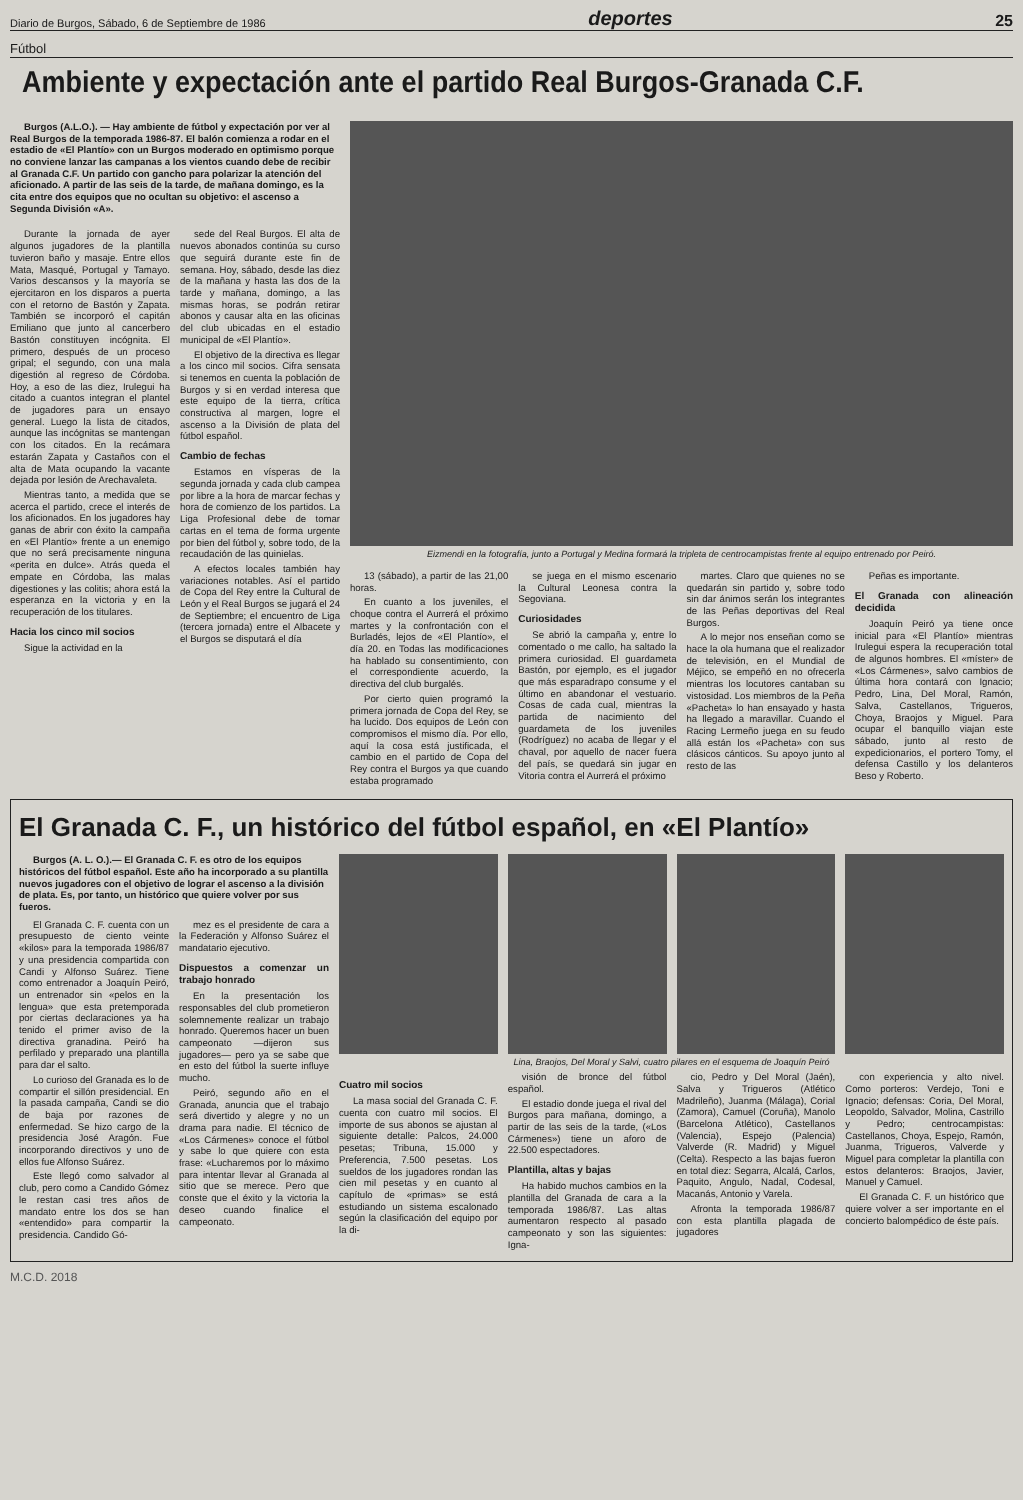Diario de Burgos, Sábado, 6 de Septiembre de 1986 deportes 25
Fútbol
Ambiente y expectación ante el partido Real Burgos-Granada C.F.
Burgos (A.L.O.). — Hay ambiente de fútbol y expectación por ver al Real Burgos de la temporada 1986-87. El balón comienza a rodar en el estadio de «El Plantío» con un Burgos moderado en optimismo porque no conviene lanzar las campanas a los vientos cuando debe de recibir al Granada C.F. Un partido con gancho para polarizar la atención del aficionado. A partir de las seis de la tarde, de mañana domingo, es la cita entre dos equipos que no ocultan su objetivo: el ascenso a Segunda División «A».
Durante la jornada de ayer algunos jugadores de la plantilla tuvieron baño y masaje. Entre ellos Mata, Masqué, Portugal y Tamayo. Varios descansos y la mayoría se ejercitaron en los disparos a puerta con el retorno de Bastón y Zapata. También se incorporó el capitán Emiliano que junto al cancerbero Bastón constituyen incógnita. El primero, después de un proceso gripal; el segundo, con una mala digestión al regreso de Córdoba. Hoy, a eso de las diez, Irulegui ha citado a cuantos integran el plantel de jugadores para un ensayo general. Luego la lista de citados, aunque las incógnitas se mantengan con los citados. En la recámara estarán Zapata y Castaños con el alta de Mata ocupando la vacante dejada por lesión de Arechavaleta.
Mientras tanto, a medida que se acerca el partido, crece el interés de los aficionados. En los jugadores hay ganas de abrir con éxito la campaña en «El Plantío» frente a un enemigo que no será precisamente ninguna «perita en dulce». Atrás queda el empate en Córdoba, las malas digestiones y las colitis; ahora está la esperanza en la victoria y en la recuperación de los titulares.
Hacia los cinco mil socios
Sigue la actividad en la
sede del Real Burgos. El alta de nuevos abonados continúa su curso que seguirá durante este fin de semana. Hoy, sábado, desde las diez de la mañana y hasta las dos de la tarde y mañana, domingo, a las mismas horas, se podrán retirar abonos y causar alta en las oficinas del club ubicadas en el estadio municipal de «El Plantío».
El objetivo de la directiva es llegar a los cinco mil socios. Cifra sensata si tenemos en cuenta la población de Burgos y si en verdad interesa que este equipo de la tierra, crítica constructiva al margen, logre el ascenso a la División de plata del fútbol español.
Cambio de fechas
Estamos en vísperas de la segunda jornada y cada club campea por libre a la hora de marcar fechas y hora de comienzo de los partidos. La Liga Profesional debe de tomar cartas en el tema de forma urgente por bien del fútbol y, sobre todo, de la recaudación de las quinielas.
A efectos locales también hay variaciones notables. Así el partido de Copa del Rey entre la Cultural de León y el Real Burgos se jugará el 24 de Septiembre; el encuentro de Liga (tercera jornada) entre el Albacete y el Burgos se disputará el día
Eizmendi en la fotografía, junto a Portugal y Medina formará la tripleta de centrocampistas frente al equipo entrenado por Peiró.
13 (sábado), a partir de las 21,00 horas.
En cuanto a los juveniles, el choque contra el Aurrerá el próximo martes y la confrontación con el Burladés, lejos de «El Plantío», el día 20. en Todas las modificaciones ha hablado su consentimiento, con el correspondiente acuerdo, la directiva del club burgalés.
Por cierto quien programó la primera jornada de Copa del Rey, se ha lucido. Dos equipos de León con compromisos el mismo día. Por ello, aquí la cosa está justificada, el cambio en el partido de Copa del Rey contra el Burgos ya que cuando estaba programado
se juega en el mismo escenario la Cultural Leonesa contra la Segoviana.
Curiosidades
Se abrió la campaña y, entre lo comentado o me callo, ha saltado la primera curiosidad. El guardameta Bastón, por ejemplo, es el jugador que más esparadrapo consume y el último en abandonar el vestuario. Cosas de cada cual, mientras la partida de nacimiento del guardameta de los juveniles (Rodríguez) no acaba de llegar y el chaval, por aquello de nacer fuera del país, se quedará sin jugar en Vitoria contra el Aurrerá el próximo
martes. Claro que quienes no se quedarán sin partido y, sobre todo sin dar ánimos serán los integrantes de las Peñas deportivas del Real Burgos.
A lo mejor nos enseñan como se hace la ola humana que el realizador de televisión, en el Mundial de Méjico, se empeñó en no ofrecerla mientras los locutores cantaban su vistosidad. Los miembros de la Peña «Pacheta» lo han ensayado y hasta ha llegado a maravillar. Cuando el Racing Lermeño juega en su feudo allá están los «Pacheta» con sus clásicos cánticos. Su apoyo junto al resto de las
Peñas es importante.
El Granada con alineación decidida
Joaquín Peiró ya tiene once inicial para «El Plantío» mientras Irulegui espera la recuperación total de algunos hombres. El «míster» de «Los Cármenes», salvo cambios de última hora contará con Ignacio; Pedro, Lina, Del Moral, Ramón, Salva, Castellanos, Trigueros, Choya, Braojos y Miguel. Para ocupar el banquillo viajan este sábado, junto al resto de expedicionarios, el portero Tomy, el defensa Castillo y los delanteros Beso y Roberto.
El Granada C. F., un histórico del fútbol español, en «El Plantío»
Burgos (A. L. O.).— El Granada C. F. es otro de los equipos históricos del fútbol español. Este año ha incorporado a su plantilla nuevos jugadores con el objetivo de lograr el ascenso a la división de plata. Es, por tanto, un histórico que quiere volver por sus fueros.
El Granada C. F. cuenta con un presupuesto de ciento veinte «kilos» para la temporada 1986/87 y una presidencia compartida con Candi y Alfonso Suárez. Tiene como entrenador a Joaquín Peiró, un entrenador sin «pelos en la lengua» que esta pretemporada por ciertas declaraciones ya ha tenido el primer aviso de la directiva granadina. Peiró ha perfilado y preparado una plantilla para dar el salto.
Lo curioso del Granada es lo de compartir el sillón presidencial. En la pasada campaña, Candi se dio de baja por razones de enfermedad. Se hizo cargo de la presidencia José Aragón. Fue incorporando directivos y uno de ellos fue Alfonso Suárez.
Este llegó como salvador al club, pero como a Candido Gómez le restan casi tres años de mandato entre los dos se han «entendido» para compartir la presidencia. Candido Gó-
mez es el presidente de cara a la Federación y Alfonso Suárez el mandatario ejecutivo.
Dispuestos a comenzar un trabajo honrado
En la presentación los responsables del club prometieron solemnemente realizar un trabajo honrado. Queremos hacer un buen campeonato —dijeron sus jugadores— pero ya se sabe que en esto del fútbol la suerte influye mucho.
Peiró, segundo año en el Granada, anuncia que el trabajo será divertido y alegre y no un drama para nadie. El técnico de «Los Cármenes» conoce el fútbol y sabe lo que quiere con esta frase: «Lucharemos por lo máximo para intentar llevar al Granada al sitio que se merece. Pero que conste que el éxito y la victoria la deseo cuando finalice el campeonato.
Lina, Braojos, Del Moral y Salvi, cuatro pilares en el esquema de Joaquín Peiró
Cuatro mil socios
La masa social del Granada C. F. cuenta con cuatro mil socios. El importe de sus abonos se ajustan al siguiente detalle: Palcos, 24.000 pesetas; Tribuna, 15.000 y Preferencia, 7.500 pesetas. Los sueldos de los jugadores rondan las cien mil pesetas y en cuanto al capítulo de «primas» se está estudiando un sistema escalonado según la clasificación del equipo por la di-
visión de bronce del fútbol español.
El estadio donde juega el rival del Burgos para mañana, domingo, a partir de las seis de la tarde, («Los Cármenes») tiene un aforo de 22.500 espectadores.
Plantilla, altas y bajas
Ha habido muchos cambios en la plantilla del Granada de cara a la temporada 1986/87. Las altas aumentaron respecto al pasado campeonato y son las siguientes: Igna-
cio, Pedro y Del Moral (Jaén), Salva y Trigueros (Atlético Madrileño), Juanma (Málaga), Corial (Zamora), Camuel (Coruña), Manolo (Barcelona Atlético), Castellanos (Valencia), Espejo (Palencia) Valverde (R. Madrid) y Miguel (Celta). Respecto a las bajas fueron en total diez: Segarra, Alcalá, Carlos, Paquito, Angulo, Nadal, Codesal, Macanás, Antonio y Varela.
Afronta la temporada 1986/87 con esta plantilla plagada de jugadores
con experiencia y alto nivel. Como porteros: Verdejo, Toni e Ignacio; defensas: Coria, Del Moral, Leopoldo, Salvador, Molina, Castrillo y Pedro; centrocampistas: Castellanos, Choya, Espejo, Ramón, Juanma, Trigueros, Valverde y Miguel para completar la plantilla con estos delanteros: Braojos, Javier, Manuel y Camuel.
El Granada C. F. un histórico que quiere volver a ser importante en el concierto balompédico de éste país.
M.C.D. 2018